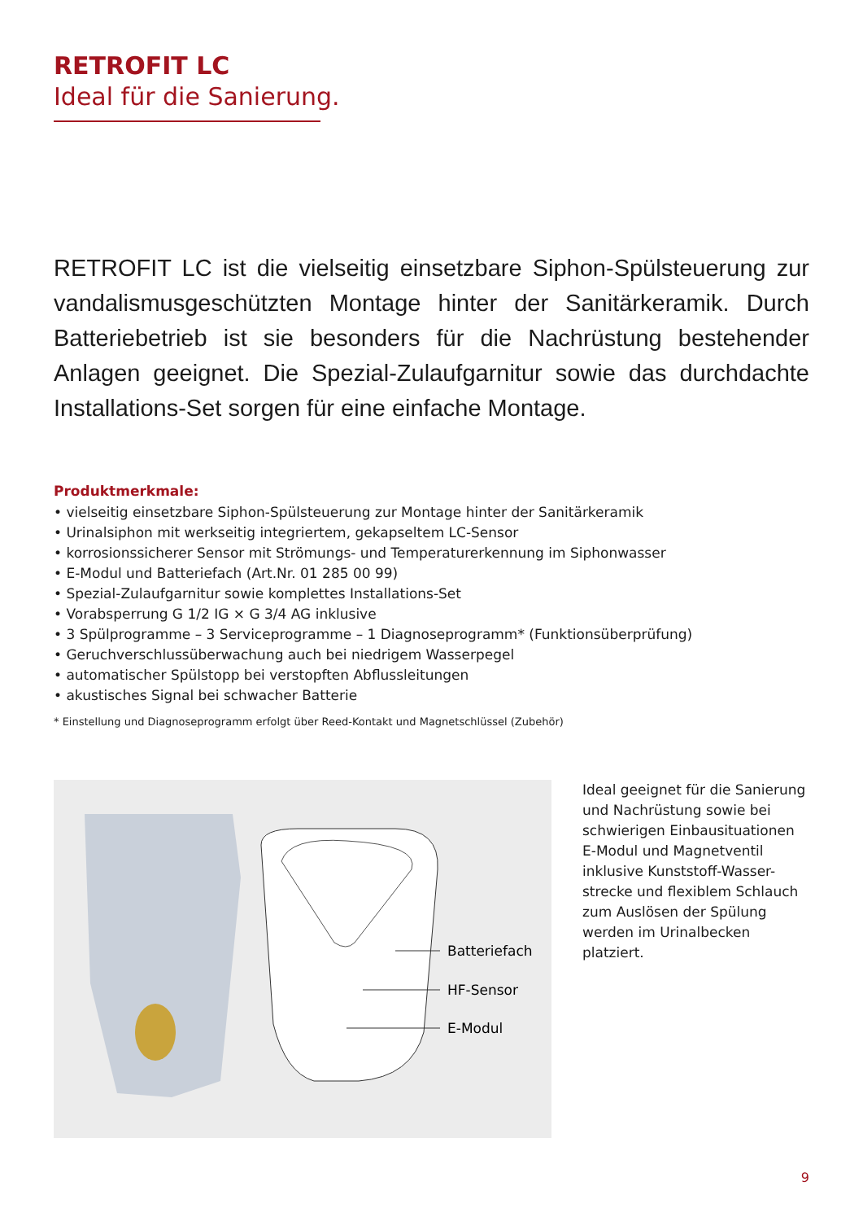RETROFIT LC
Ideal für die Sanierung.
RETROFIT LC ist die vielseitig einsetzbare Siphon-Spülsteuerung zur vandalismusgeschützten Montage hinter der Sanitärkeramik. Durch Batteriebetrieb ist sie besonders für die Nachrüstung bestehender Anlagen geeignet. Die Spezial-Zulaufgarnitur sowie das durchdachte Installations-Set sorgen für eine einfache Montage.
Produktmerkmale:
• vielseitig einsetzbare Siphon-Spülsteuerung zur Montage hinter der Sanitärkeramik
• Urinalsiphon mit werkseitig integriertem, gekapseltem LC-Sensor
• korrosionssicherer Sensor mit Strömungs- und Temperaturerkennung im Siphonwasser
• E-Modul und Batteriefach (Art.Nr. 01 285 00 99)
• Spezial-Zulaufgarnitur sowie komplettes Installations-Set
• Vorabsperrung G 1/2 IG × G 3/4 AG inklusive
• 3 Spülprogramme – 3 Serviceprogramme – 1 Diagnoseprogramm* (Funktionsüberprüfung)
• Geruchverschlussüberwachung auch bei niedrigem Wasserpegel
• automatischer Spülstopp bei verstopften Abflussleitungen
• akustisches Signal bei schwacher Batterie
* Einstellung und Diagnoseprogramm erfolgt über Reed-Kontakt und Magnetschlüssel (Zubehör)
Batteriefach
HF-Sensor
E-Modul
Ideal geeignet für die Sanierung und Nachrüstung sowie bei schwierigen Einbausituationen E-Modul und Magnetventil inklusive Kunststoff-Wasser-strecke und flexiblem Schlauch zum Auslösen der Spülung werden im Urinalbecken platziert.
9